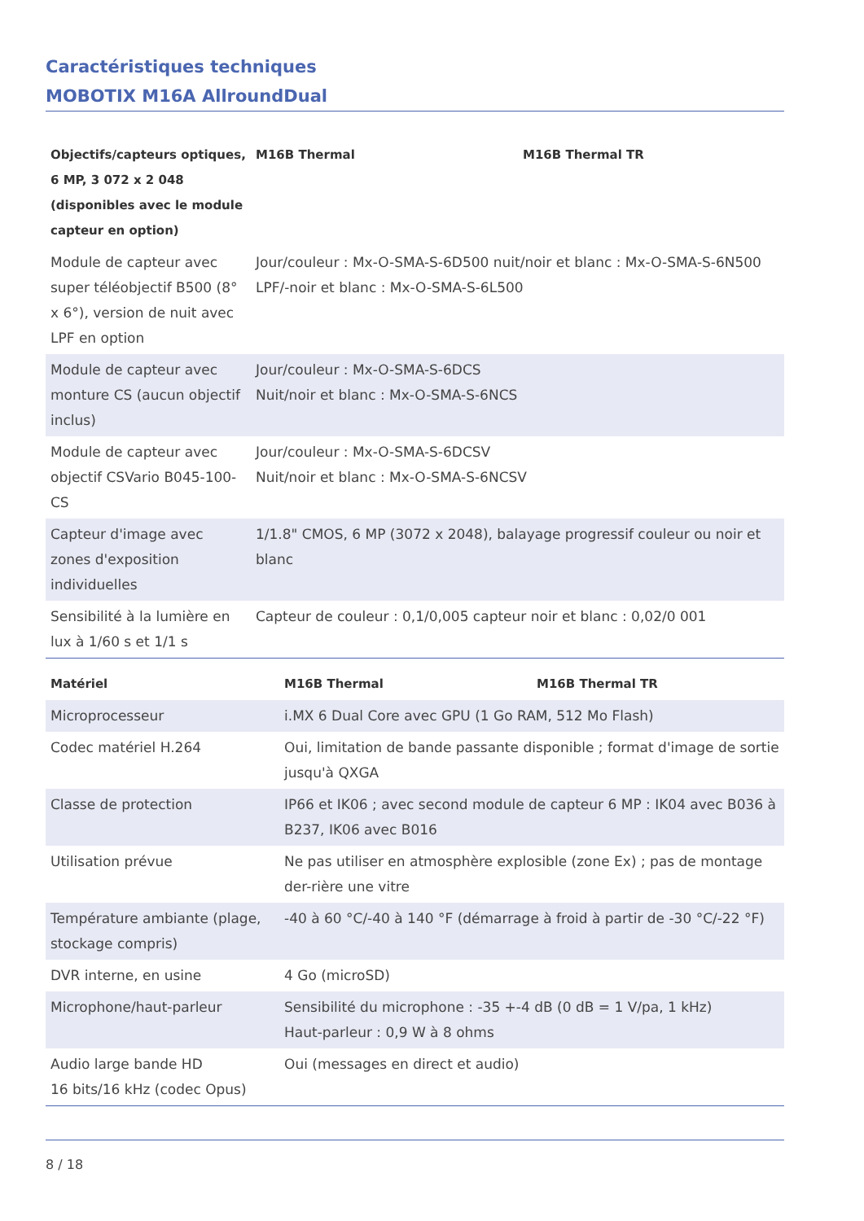Caractéristiques techniques
MOBOTIX M16A AllroundDual
| Objectifs/capteurs optiques, 6 MP, 3 072 x 2 048 (disponibles avec le module capteur en option) | M16B Thermal | M16B Thermal TR |
| --- | --- | --- |
| Module de capteur avec super téléobjectif B500 (8° x 6°), version de nuit avec LPF en option | Jour/couleur : Mx-O-SMA-S-6D500 nuit/noir et blanc : Mx-O-SMA-S-6N500 LPF/-noir et blanc : Mx-O-SMA-S-6L500 | |
| Module de capteur avec monture CS (aucun objectif inclus) | Jour/couleur : Mx-O-SMA-S-6DCS Nuit/noir et blanc : Mx-O-SMA-S-6NCS | |
| Module de capteur avec objectif CSVario B045-100-CS | Jour/couleur : Mx-O-SMA-S-6DCSV Nuit/noir et blanc : Mx-O-SMA-S-6NCSV | |
| Capteur d'image avec zones d'exposition individuelles | 1/1.8" CMOS, 6 MP (3072 x 2048), balayage progressif couleur ou noir et blanc | |
| Sensibilité à la lumière en lux à 1/60 s et 1/1 s | Capteur de couleur : 0,1/0,005 capteur noir et blanc : 0,02/0 001 | |
| Matériel | M16B Thermal | M16B Thermal TR |
| --- | --- | --- |
| Microprocesseur | i.MX 6 Dual Core avec GPU (1 Go RAM, 512 Mo Flash) | |
| Codec matériel H.264 | Oui, limitation de bande passante disponible ; format d'image de sortie jusqu'à QXGA | |
| Classe de protection | IP66 et IK06 ; avec second module de capteur 6 MP : IK04 avec B036 à B237, IK06 avec B016 | |
| Utilisation prévue | Ne pas utiliser en atmosphère explosible (zone Ex) ; pas de montage der-rière une vitre | |
| Température ambiante (plage, stockage compris) | -40 à 60 °C/-40 à 140 °F (démarrage à froid à partir de -30 °C/-22 °F) | |
| DVR interne, en usine | 4 Go (microSD) | |
| Microphone/haut-parleur | Sensibilité du microphone : -35 +-4 dB (0 dB = 1 V/pa, 1 kHz) Haut-parleur : 0,9 W à 8 ohms | |
| Audio large bande HD 16 bits/16 kHz (codec Opus) | Oui (messages en direct et audio) | |
8 / 18